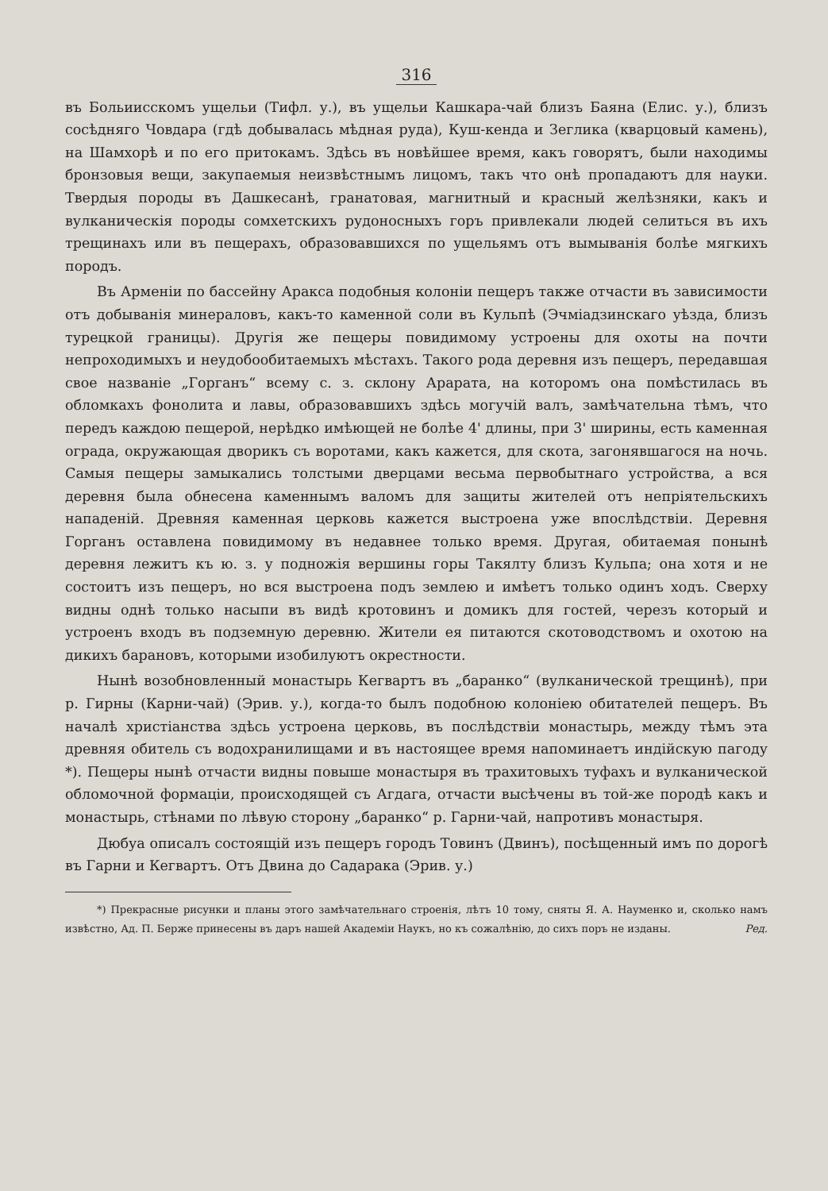316
въ Больиисскомъ ущельи (Тифл. у.), въ ущельи Кашкара-чай близъ Баяна (Елис. у.), близъ сосѣдняго Човдара (гдѣ добывалась мѣдная руда), Куш-кенда и Зеглика (кварцовый камень), на Шамхорѣ и по его притокамъ. Здѣсь въ новѣйшее время, какъ говорятъ, были находимы бронзовыя вещи, закупаемыя неизвѣстнымъ лицомъ, такъ что онѣ пропадаютъ для науки. Твердыя породы въ Дашкесанѣ, гранатовая, магнитный и красный желѣзняки, какъ и вулканическія породы сомхетскихъ рудоносныхъ горъ привлекали людей селиться въ ихъ трещинахъ или въ пещерахъ, образовавшихся по ущельямъ отъ вымыванія болѣе мягкихъ породъ.
Въ Арменіи по бассейну Аракса подобныя колоніи пещеръ также отчасти въ зависимости отъ добыванія минераловъ, какъ-то каменной соли въ Кульпѣ (Эчміадзинскаго уѣзда, близъ турецкой границы). Другія же пещеры повидимому устроены для охоты на почти непроходимыхъ и неудобообитаемыхъ мѣстахъ. Такого рода деревня изъ пещеръ, передавшая свое названіе „Горганъ“ всему с. з. склону Арарата, на которомъ она помѣстилась въ обломкахъ фонолита и лавы, образовавшихъ здѣсь могучій валъ, замѣчательна тѣмъ, что передъ каждою пещерой, нерѣдко имѣющей не болѣе 4' длины, при 3' ширины, есть каменная ограда, окружающая дворикъ съ воротами, какъ кажется, для скота, загонявшагося на ночь. Самыя пещеры замыкались толстыми дверцами весьма первобытнаго устройства, а вся деревня была обнесена каменнымъ валомъ для защиты жителей отъ непріятельскихъ нападеній. Древняя каменная церковь кажется выстроена уже впослѣдствіи. Деревня Горганъ оставлена повидимому въ недавнее только время. Другая, обитаемая понынѣ деревня лежитъ къ ю. з. у подножія вершины горы Такялту близъ Кульпа; она хотя и не состоитъ изъ пещеръ, но вся выстроена подъ землею и имѣетъ только одинъ ходъ. Сверху видны однѣ только насыпи въ видѣ кротовинъ и домикъ для гостей, черезъ который и устроенъ входъ въ подземную деревню. Жители ея питаются скотоводствомъ и охотою на дикихъ барановъ, которыми изобилуютъ окрестности.
Нынѣ возобновленный монастырь Кегвартъ въ „баранко“ (вулканической трещинѣ), при р. Гирны (Карни-чай) (Эрив. у.), когда-то былъ подобною колоніею обитателей пещеръ. Въ началѣ христіанства здѣсь устроена церковь, въ послѣдствіи монастырь, между тѣмъ эта древняя обитель съ водохранилищами и въ настоящее время напоминаетъ индійскую пагоду *). Пещеры нынѣ отчасти видны повыше монастыря въ трахитовыхъ туфахъ и вулканической обломочной формаціи, происходящей съ Агдага, отчасти высѣчены въ той-же породѣ какъ и монастырь, стѣнами по лѣвую сторону „баранко“ р. Гарни-чай, напротивъ монастыря.
Дюбуа описалъ состоящій изъ пещеръ городъ Товинъ (Двинъ), посѣщенный имъ по дорогѣ въ Гарни и Кегвартъ. Отъ Двина до Садарака (Эрив. у.)
*) Прекрасные рисунки и планы этого замѣчательнаго строенія, лѣтъ 10 тому, сняты Я. А. Науменко и, сколько намъ извѣстно, Ад. П. Берже принесены въ даръ нашей Академіи Наукъ, но къ сожалѣнію, до сихъ поръ не изданы. Ред.